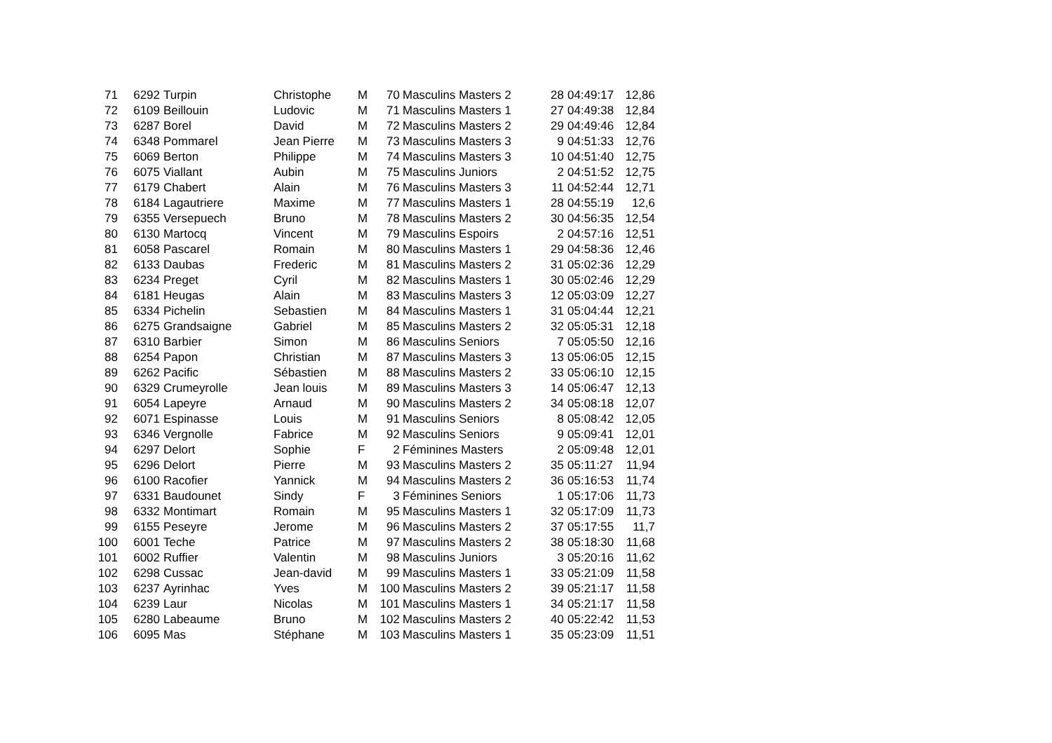| 71 | 6292 | Turpin | Christophe | M | 70 | Masculins Masters 2 | 28 | 04:49:17 | 12,86 |
| 72 | 6109 | Beillouin | Ludovic | M | 71 | Masculins Masters 1 | 27 | 04:49:38 | 12,84 |
| 73 | 6287 | Borel | David | M | 72 | Masculins Masters 2 | 29 | 04:49:46 | 12,84 |
| 74 | 6348 | Pommarel | Jean Pierre | M | 73 | Masculins Masters 3 | 9 | 04:51:33 | 12,76 |
| 75 | 6069 | Berton | Philippe | M | 74 | Masculins Masters 3 | 10 | 04:51:40 | 12,75 |
| 76 | 6075 | Viallant | Aubin | M | 75 | Masculins Juniors | 2 | 04:51:52 | 12,75 |
| 77 | 6179 | Chabert | Alain | M | 76 | Masculins Masters 3 | 11 | 04:52:44 | 12,71 |
| 78 | 6184 | Lagautriere | Maxime | M | 77 | Masculins Masters 1 | 28 | 04:55:19 | 12,6 |
| 79 | 6355 | Versepuech | Bruno | M | 78 | Masculins Masters 2 | 30 | 04:56:35 | 12,54 |
| 80 | 6130 | Martocq | Vincent | M | 79 | Masculins Espoirs | 2 | 04:57:16 | 12,51 |
| 81 | 6058 | Pascarel | Romain | M | 80 | Masculins Masters 1 | 29 | 04:58:36 | 12,46 |
| 82 | 6133 | Daubas | Frederic | M | 81 | Masculins Masters 2 | 31 | 05:02:36 | 12,29 |
| 83 | 6234 | Preget | Cyril | M | 82 | Masculins Masters 1 | 30 | 05:02:46 | 12,29 |
| 84 | 6181 | Heugas | Alain | M | 83 | Masculins Masters 3 | 12 | 05:03:09 | 12,27 |
| 85 | 6334 | Pichelin | Sebastien | M | 84 | Masculins Masters 1 | 31 | 05:04:44 | 12,21 |
| 86 | 6275 | Grandsaigne | Gabriel | M | 85 | Masculins Masters 2 | 32 | 05:05:31 | 12,18 |
| 87 | 6310 | Barbier | Simon | M | 86 | Masculins Seniors | 7 | 05:05:50 | 12,16 |
| 88 | 6254 | Papon | Christian | M | 87 | Masculins Masters 3 | 13 | 05:06:05 | 12,15 |
| 89 | 6262 | Pacific | Sébastien | M | 88 | Masculins Masters 2 | 33 | 05:06:10 | 12,15 |
| 90 | 6329 | Crumeyrolle | Jean louis | M | 89 | Masculins Masters 3 | 14 | 05:06:47 | 12,13 |
| 91 | 6054 | Lapeyre | Arnaud | M | 90 | Masculins Masters 2 | 34 | 05:08:18 | 12,07 |
| 92 | 6071 | Espinasse | Louis | M | 91 | Masculins Seniors | 8 | 05:08:42 | 12,05 |
| 93 | 6346 | Vergnolle | Fabrice | M | 92 | Masculins Seniors | 9 | 05:09:41 | 12,01 |
| 94 | 6297 | Delort | Sophie | F | 2 | Féminines Masters | 2 | 05:09:48 | 12,01 |
| 95 | 6296 | Delort | Pierre | M | 93 | Masculins Masters 2 | 35 | 05:11:27 | 11,94 |
| 96 | 6100 | Racofier | Yannick | M | 94 | Masculins Masters 2 | 36 | 05:16:53 | 11,74 |
| 97 | 6331 | Baudounet | Sindy | F | 3 | Féminines Seniors | 1 | 05:17:06 | 11,73 |
| 98 | 6332 | Montimart | Romain | M | 95 | Masculins Masters 1 | 32 | 05:17:09 | 11,73 |
| 99 | 6155 | Peseyre | Jerome | M | 96 | Masculins Masters 2 | 37 | 05:17:55 | 11,7 |
| 100 | 6001 | Teche | Patrice | M | 97 | Masculins Masters 2 | 38 | 05:18:30 | 11,68 |
| 101 | 6002 | Ruffier | Valentin | M | 98 | Masculins Juniors | 3 | 05:20:16 | 11,62 |
| 102 | 6298 | Cussac | Jean-david | M | 99 | Masculins Masters 1 | 33 | 05:21:09 | 11,58 |
| 103 | 6237 | Ayrinhac | Yves | M | 100 | Masculins Masters 2 | 39 | 05:21:17 | 11,58 |
| 104 | 6239 | Laur | Nicolas | M | 101 | Masculins Masters 1 | 34 | 05:21:17 | 11,58 |
| 105 | 6280 | Labeaume | Bruno | M | 102 | Masculins Masters 2 | 40 | 05:22:42 | 11,53 |
| 106 | 6095 | Mas | Stéphane | M | 103 | Masculins Masters 1 | 35 | 05:23:09 | 11,51 |